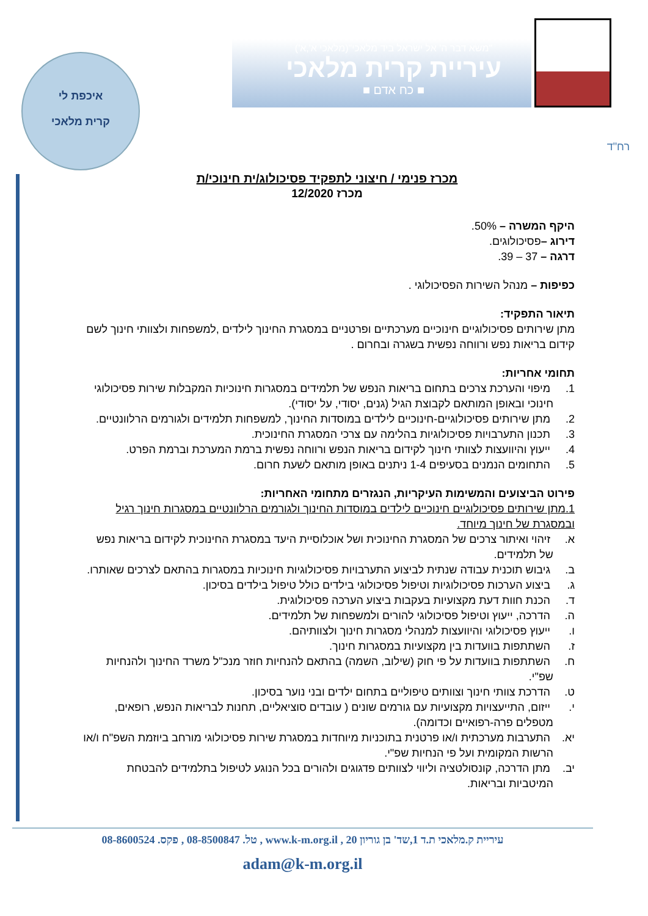איכפת לי
קרית מלאכי
"משׂא דבר ה' אל ישׂראל ביד מלאכי"(מלאכי א',א')
עיריית קרית מלאכי
■ כח אדם ■
רח"ד
מכרז פנימי / חיצוני לתפקיד פסיכולוג/ית חינוכי/ת
מכרז 12/2020
היקף המשרה – 50%.
דירוג –פסיכולוגים.
דרגה – 37 – 39.
כפיפות – מנהל השירות הפסיכולוגי .
תיאור התפקיד:
מתן שירותים פסיכולוגיים חינוכיים מערכתיים ופרטניים במסגרת החינוך לילדים ,למשפחות ולצוותי חינוך לשם קידום בריאות נפש ורווחה נפשית בשגרה ובחרום .
תחומי אחריות:
1. מיפוי והערכת צרכים בתחום בריאות הנפש של תלמידים במסגרות חינוכיות המקבלות שירות פסיכולוגי חינוכי ובאופן המותאם לקבוצת הגיל (גנים, יסודי, על יסודי).
2. מתן שירותים פסיכולוגיים-חינוכיים לילדים במוסדות החינוך, למשפחות תלמידים ולגורמים הרלוונטיים.
3. תכנון התערבויות פסיכולוגיות בהלימה עם צרכי המסגרת החינוכית.
4. ייעוץ והיוועצות לצוותי חינוך לקידום בריאות הנפש ורווחה נפשית ברמת המערכת וברמת הפרט.
5. התחומים הנמנים בסעיפים 1-4 ניתנים באופן מותאם לשעת חרום.
פירוט הביצועים והמשימות העיקריות, הנגזרים מתחומי האחריות:
1.מתן שירותים פסיכולוגיים חינוכיים לילדים במוסדות החינוך ולגורמים הרלוונטיים במסגרות חינוך רגיל ובמסגרת של חינוך מיוחד.
א. זיהוי ואיתור צרכים של המסגרת החינוכית ושל אוכלוסיית היעד במסגרת החינוכית לקידום בריאות נפש של תלמידים.
ב. גיבוש תוכנית עבודה שנתית לביצוע התערבויות פסיכולוגיות חינוכיות במסגרות בהתאם לצרכים שאותרו.
ג. ביצוע הערכות פסיכולוגיות וטיפול פסיכולוגי בילדים כולל טיפול בילדים בסיכון.
ד. הכנת חוות דעת מקצועיות בעקבות ביצוע הערכה פסיכולוגית.
ה. הדרכה, ייעוץ וטיפול פסיכולוגי להורים ולמשפחות של תלמידים.
ו. ייעוץ פסיכולוגי והיוועצות למנהלי מסגרות חינוך ולצוותיהם.
ז. השתתפות בוועדות בין מקצועיות במסגרות חינוך.
ח. השתתפות בוועדות על פי חוק (שילוב, השמה) בהתאם להנחיות חוזר מנכ"ל משרד החינוך ולהנחיות שפ"י.
ט. הדרכת צוותי חינוך וצוותים טיפוליים בתחום ילדים ובני נוער בסיכון.
י. ייזום, התייעצויות מקצועיות עם גורמים שונים ( עובדים סוציאליים, תחנות לבריאות הנפש, רופאים, מטפלים פרה-רפואיים וכדומה).
יא. התערבות מערכתית ו/או פרטנית בתוכניות מיוחדות במסגרת שירות פסיכולוגי מורחב ביוזמת השפ"ח ו/או הרשות המקומית ועל פי הנחיות שפ"י.
יב. מתן הדרכה, קונסולטציה וליווי לצוותים פדגוגים ולהורים בכל הנוגע לטיפול בתלמידים להבטחת המיטביות ובריאות.
עיריית ק.מלאכי ת.ד 1,שד' בן גוריון 20 , www.k-m.org.il , טל. 08-8500847 , פקס. 08-8600524
adam@k-m.org.il